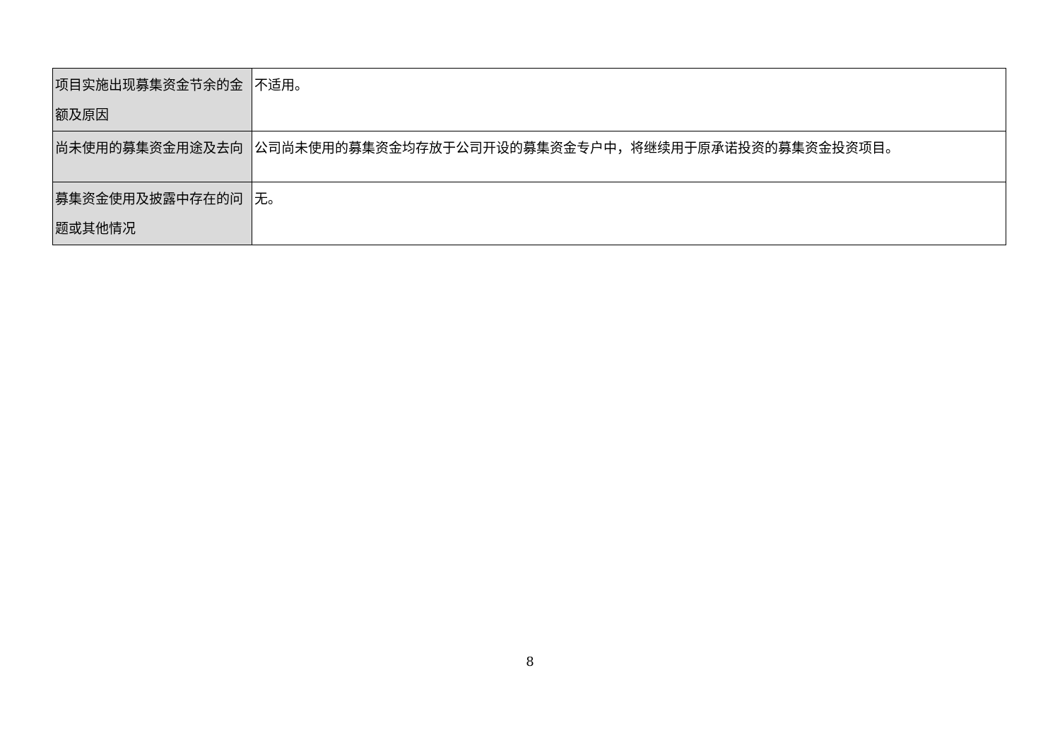| 项目实施出现募集资金节余的金额及原因 | 不适用。 |
| 尚未使用的募集资金用途及去向 | 公司尚未使用的募集资金均存放于公司开设的募集资金专户中，将继续用于原承诺投资的募集资金投资项目。 |
| 募集资金使用及披露中存在的问题或其他情况 | 无。 |
8